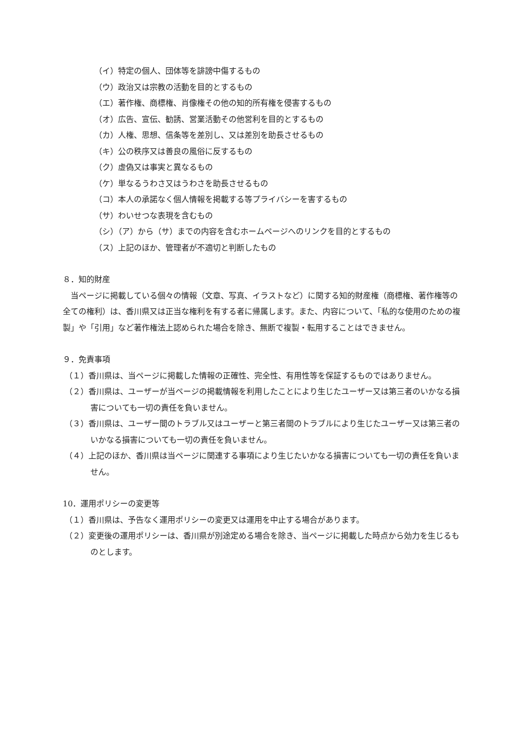（イ）特定の個人、団体等を誹謗中傷するもの
（ウ）政治又は宗教の活動を目的とするもの
（エ）著作権、商標権、肖像権その他の知的所有権を侵害するもの
（オ）広告、宣伝、勧誘、営業活動その他営利を目的とするもの
（カ）人権、思想、信条等を差別し、又は差別を助長させるもの
（キ）公の秩序又は善良の風俗に反するもの
（ク）虚偽又は事実と異なるもの
（ケ）単なるうわさ又はうわさを助長させるもの
（コ）本人の承諾なく個人情報を掲載する等プライバシーを害するもの
（サ）わいせつな表現を含むもの
（シ）（ア）から（サ）までの内容を含むホームページへのリンクを目的とするもの
（ス）上記のほか、管理者が不適切と判断したもの
８．知的財産
当ページに掲載している個々の情報（文章、写真、イラストなど）に関する知的財産権（商標権、著作権等の全ての権利）は、香川県又は正当な権利を有する者に帰属します。また、内容について、「私的な使用のための複製」や「引用」など著作権法上認められた場合を除き、無断で複製・転用することはできません。
９．免責事項
（１）香川県は、当ページに掲載した情報の正確性、完全性、有用性等を保証するものではありません。
（２）香川県は、ユーザーが当ページの掲載情報を利用したことにより生じたユーザー又は第三者のいかなる損害についても一切の責任を負いません。
（３）香川県は、ユーザー間のトラブル又はユーザーと第三者間のトラブルにより生じたユーザー又は第三者のいかなる損害についても一切の責任を負いません。
（４）上記のほか、香川県は当ページに関連する事項により生じたいかなる損害についても一切の責任を負いません。
10．運用ポリシーの変更等
（１）香川県は、予告なく運用ポリシーの変更又は運用を中止する場合があります。
（２）変更後の運用ポリシーは、香川県が別途定める場合を除き、当ページに掲載した時点から効力を生じるものとします。